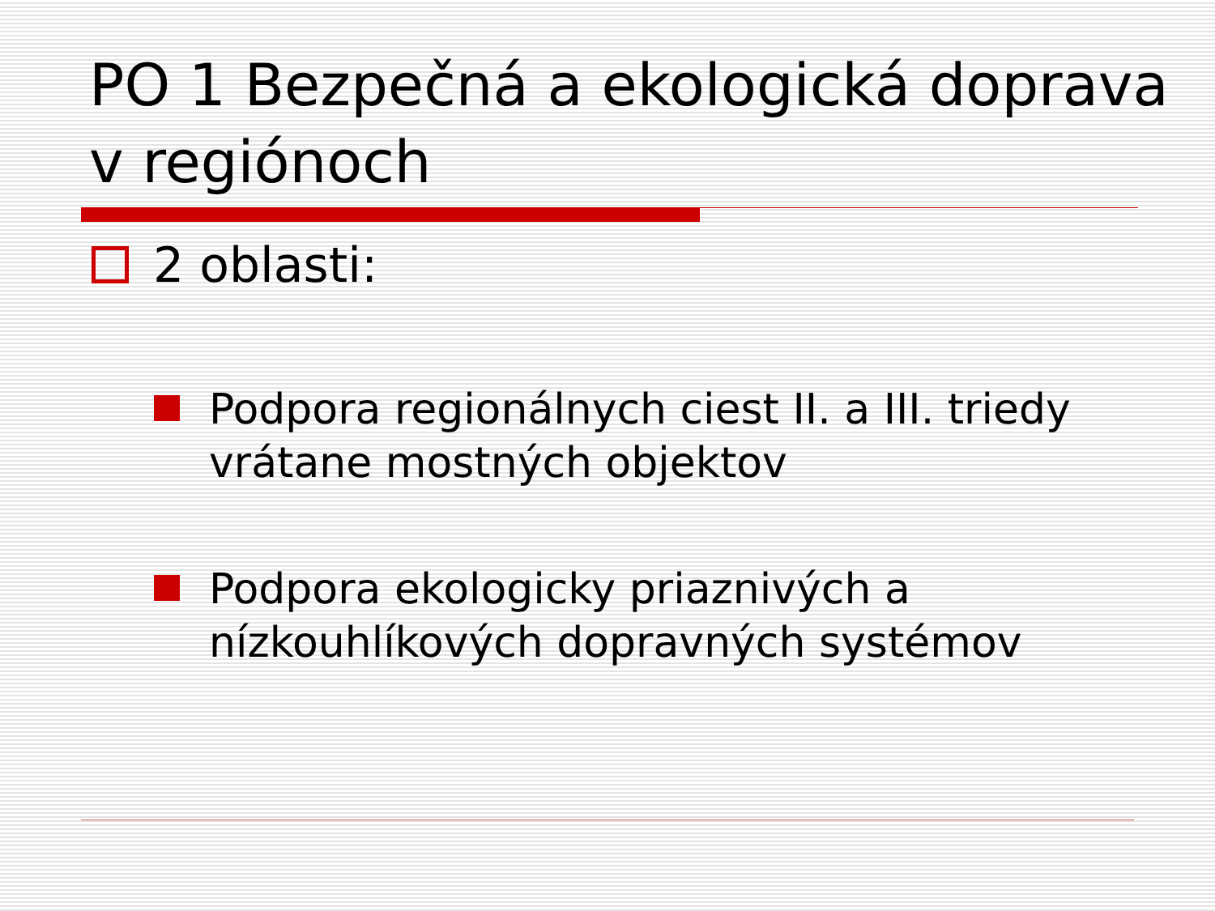PO 1 Bezpečná a ekologická doprava v regiónoch
2 oblasti:
Podpora regionálnych ciest II. a III. triedy vrátane mostných objektov
Podpora ekologicky priaznivých a nízkouhlíkových dopravných systémov